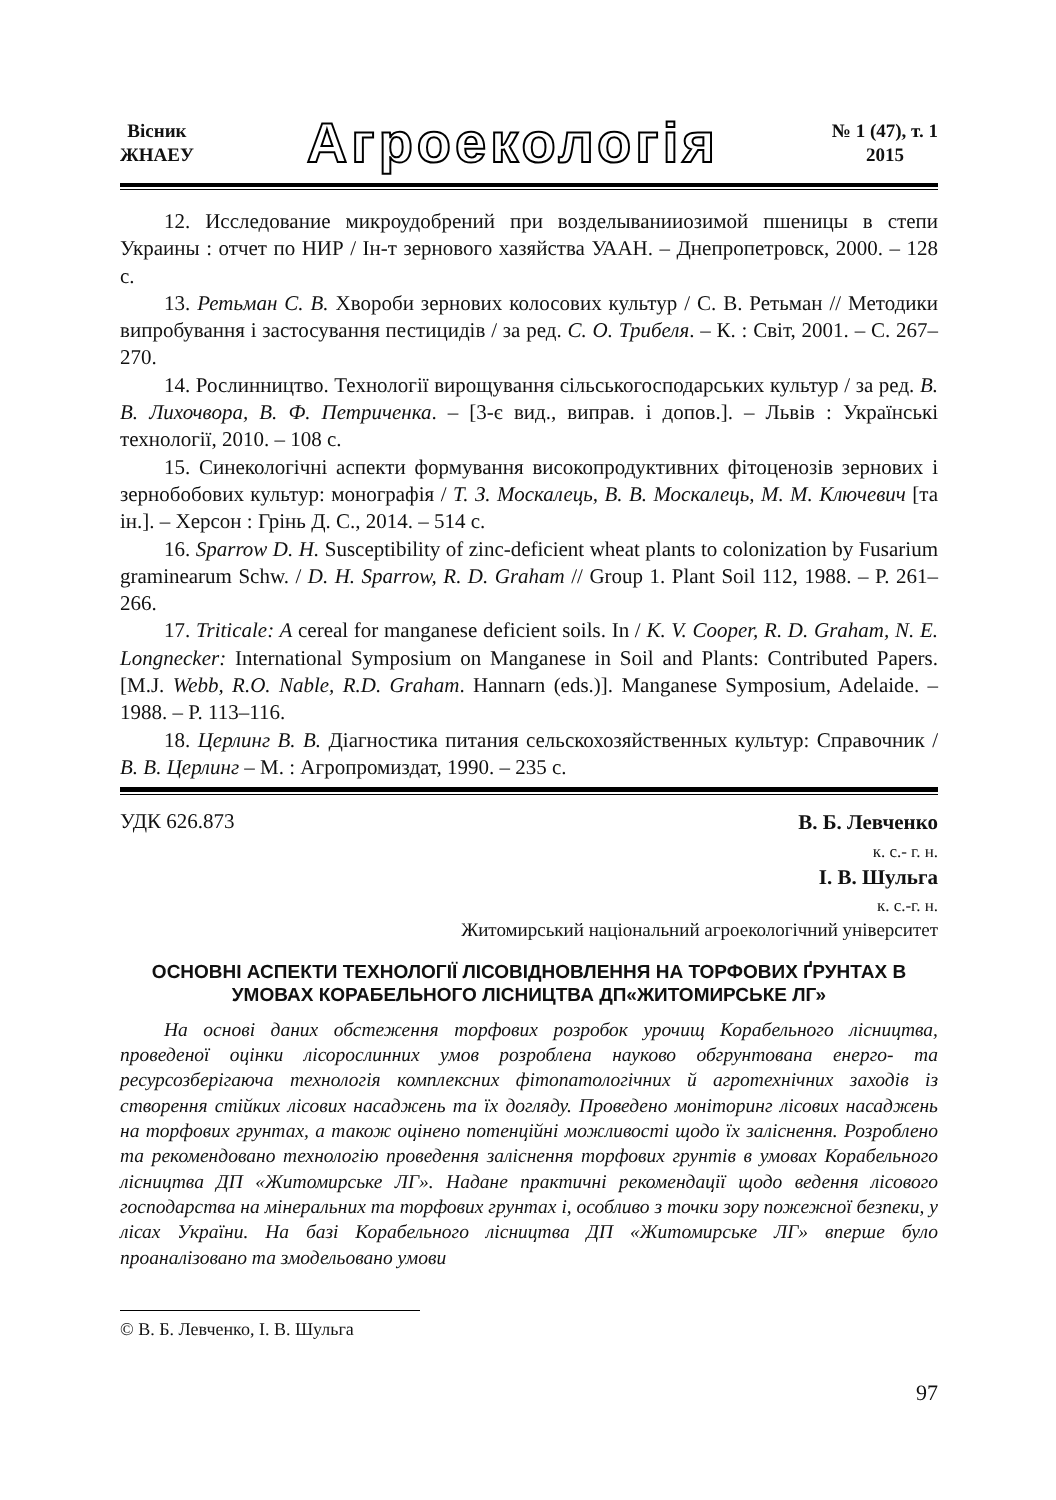Вісник
ЖНАЕУ
Агроекологія
№ 1 (47), т. 1
2015
12. Исследование микроудобрений при возделываниио­зимой пшеницы в степи Украины : отчет по НИР / Ін-т зернового хазяйства УААН. – Днепропетровск, 2000. – 128 с.
13. Ретьман С. В. Хвороби зернових колосових культур / С. В. Ретьман // Методики випробування і застосування пестицидів / за ред. С. О. Трибеля. – К. : Світ, 2001. – С. 267–270.
14. Рослинництво. Технології вирощування сільськогосподарських культур / за ред. В. В. Лихочвора, В. Ф. Петриченка. – [3-є вид., виправ. і допов.]. – Львів : Українські технології, 2010. – 108 с.
15. Синекологічні аспекти формування високопродуктивних фітоценозів зернових і зернобобових культур: монографія / Т. З. Москалець, В. В. Москалець, М. М. Ключевич [та ін.]. – Херсон : Грінь Д. С., 2014. – 514 с.
16. Sparrow D. H. Susceptibility of zinc-deficient wheat plants to colonization by Fusarium graminearum Schw. / D. H. Sparrow, R. D. Graham // Group 1. Plant Soil 112, 1988. – P. 261–266.
17. Triticale: A cereal for manganese deficient soils. In / K. V. Cooper, R. D. Graham, N. E. Longnecker: International Symposium on Manganese in Soil and Plants: Contributed Papers. [M.J. Webb, R.O. Nable, R.D. Graham. Hannarn (eds.)]. Manganese Symposium, Adelaide. – 1988. – P. 113–116.
18. Церлинг В. В. Діагностика питания сельскохозяйственных культур: Справочник / В. В. Церлинг – М. : Агропромиздат, 1990. – 235 с.
УДК 626.873
В. Б. Левченко
к. с.- г. н.
І. В. Шульга
к. с.-г. н.
Житомирський національний агроекологічний університет
ОСНОВНІ АСПЕКТИ ТЕХНОЛОГІЇ ЛІСОВІДНОВЛЕННЯ НА ТОРФОВИХ ҐРУНТАХ В УМОВАХ КОРАБЕЛЬНОГО ЛІСНИЦТВА ДП«ЖИТОМИРСЬКЕ ЛГ»
На основі даних обстеження торфових розробок урочищ Корабельного лісництва, проведеної оцінки лісорослинних умов розроблена науково обгрунтована енерго- та ресурсозберігаюча технологія комплексних фітопатологічних й агротехнічних заходів із створення стійких лісових насаджень та їх догляду. Проведено моніторинг лісових насаджень на торфових грунтах, а також оцінено потенційні можливості щодо їх заліснення. Розроблено та рекомендовано технологію проведення заліснення торфових грунтів в умовах Корабельного лісництва ДП «Житомирське ЛГ». Надане практичні рекомендації щодо ведення лісового господарства на мінеральних та торфових грунтах і, особливо з точки зору пожежної безпеки, у лісах України. На базі Корабельного лісництва ДП «Житомирське ЛГ» вперше було проаналізовано та змодельовано умови
© В. Б. Левченко, І. В. Шульга
97